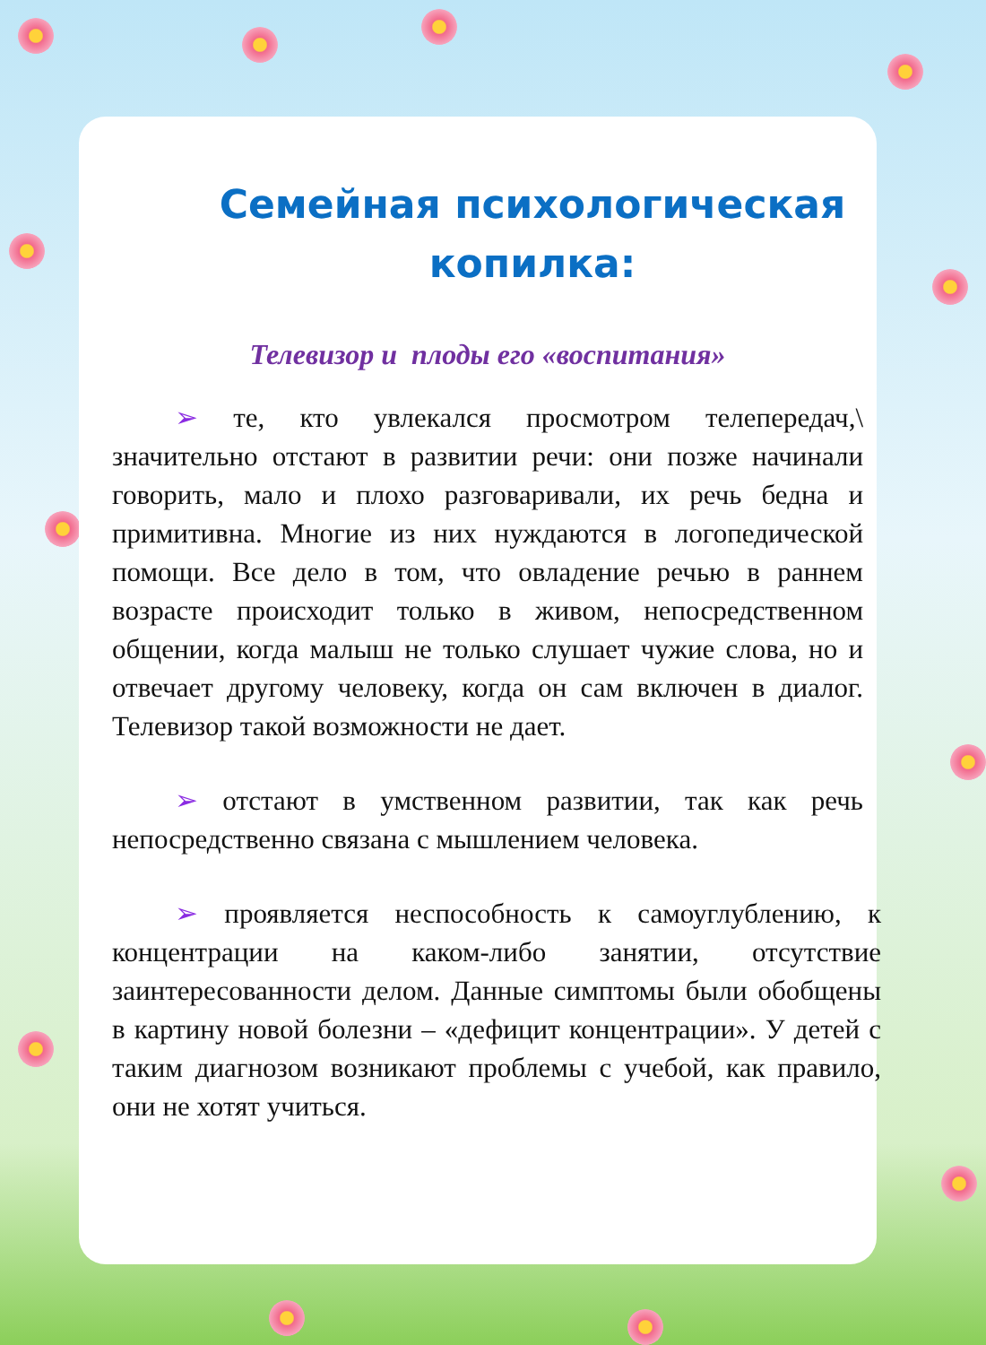Семейная психологическая копилка:
Телевизор и плоды его «воспитания»
➢ те, кто увлекался просмотром телепередач,\ значительно отстают в развитии речи: они позже начинали говорить, мало и плохо разговаривали, их речь бедна и примитивна. Многие из них нуждаются в логопедической помощи. Все дело в том, что овладение речью в раннем возрасте происходит только в живом, непосредственном общении, когда малыш не только слушает чужие слова, но и отвечает другому человеку, когда он сам включен в диалог. Телевизор такой возможности не дает.
➢ отстают в умственном развитии, так как речь непосредственно связана с мышлением человека.
➢ проявляется неспособность к самоуглублению, к концентрации на каком-либо занятии, отсутствие заинтересованности делом. Данные симптомы были обобщены в картину новой болезни – «дефицит концентрации». У детей с таким диагнозом возникают проблемы с учебой, как правило, они не хотят учиться.